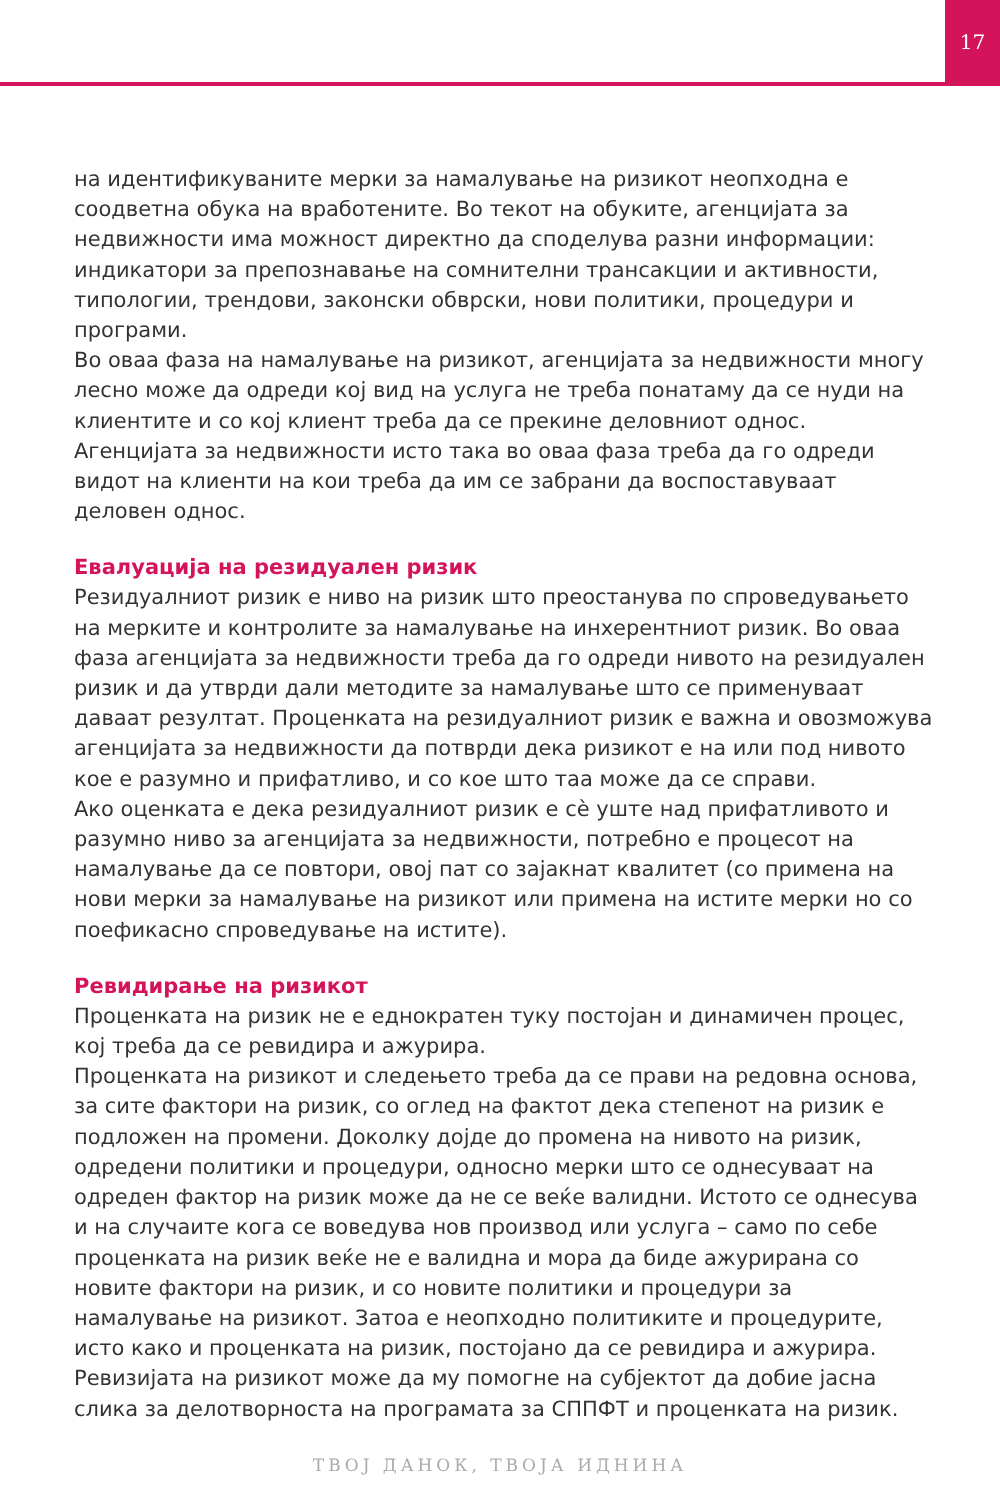17
на идентификуваните мерки за намалување на ризикот неопходна е соодветна обука на вработените. Во текот на обуките, агенцијата за недвижности има можност директно да споделува разни информации: индикатори за препознавање на сомнителни трансакции и активности, типологии, трендови, законски обврски, нови политики, процедури и програми.
Во оваа фаза на намалување на ризикот, агенцијата за недвижности многу лесно може да одреди кој вид на услуга не треба понатаму да се нуди на клиентите и со кој клиент треба да се прекине деловниот однос. Агенцијата за недвижности исто така во оваа фаза треба да го одреди видот на клиенти на кои треба да им се забрани да воспоставуваат деловен однос.
Евалуација на резидуален ризик
Резидуалниот ризик е ниво на ризик што преостанува по спроведувањето на мерките и контролите за намалување на инхерентниот ризик. Во оваа фаза агенцијата за недвижности треба да го одреди нивото на резидуален ризик и да утврди дали методите за намалување што се применуваат даваат резултат. Проценката на резидуалниот ризик е важна и овозможува агенцијата за недвижности да потврди дека ризикот е на или под нивото кое е разумно и прифатливо, и со кое што таа може да се справи.
Ако оценката е дека резидуалниот ризик е сè уште над прифатливото и разумно ниво за агенцијата за недвижности, потребно е процесот на намалување да се повтори, овој пат со зајакнат квалитет (со примена на нови мерки за намалување на ризикот или примена на истите мерки но со поефикасно спроведување на истите).
Ревидирање на ризикот
Проценката на ризик не е еднократен туку постојан и динамичен процес, кој треба да се ревидира и ажурира.
Проценката на ризикот и следењето треба да се прави на редовна основа, за сите фактори на ризик, со оглед на фактот дека степенот на ризик е подложен на промени. Доколку дојде до промена на нивото на ризик, одредени политики и процедури, односно мерки што се однесуваат на одреден фактор на ризик може да не се веќе валидни. Истото се однесува и на случаите кога се воведува нов производ или услуга – само по себе проценката на ризик веќе не е валидна и мора да биде ажурирана со новите фактори на ризик, и со новите политики и процедури за намалување на ризикот. Затоа е неопходно политиките и процедурите, исто како и проценката на ризик, постојано да се ревидира и ажурира. Ревизијата на ризикот може да му помогне на субјектот да добие јасна слика за делотворноста на програмата за СППФТ и проценката на ризик.
ТВОЈ ДАНОК, ТВОЈА ИДНИНА